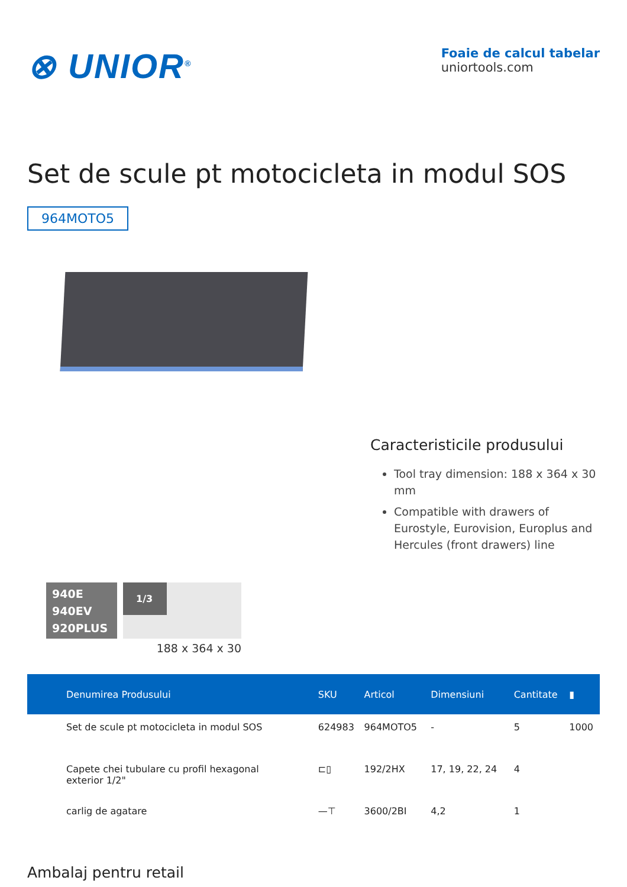⊗ UNIOR<sup>®</sup>
Foaie de calcul tabelar
uniortools.com
Set de scule pt motocicleta in modul SOS
964MOTO5
Caracteristicile produsului
Tool tray dimension: 188 x 364 x 30 mm
Compatible with drawers of Eurostyle, Eurovision, Europlus and Hercules (front drawers) line
940E
940EV
920PLUS
1/3
188 x 364 x 30
| Denumirea Produsului | SKU | Articol | Dimensiuni | Cantitate | ▮ |
| --- | --- | --- | --- | --- | --- |
| Set de scule pt motocicleta in modul SOS | 624983 | 964MOTO5 | - | 5 | 1000 |
| Capete chei tubulare cu profil hexagonal exterior 1/2" | ⊏▯ | 192/2HX | 17, 19, 22, 24 | 4 | |
| carlig de agatare | —⊤ | 3600/2BI | 4,2 | 1 | |
Ambalaj pentru retail